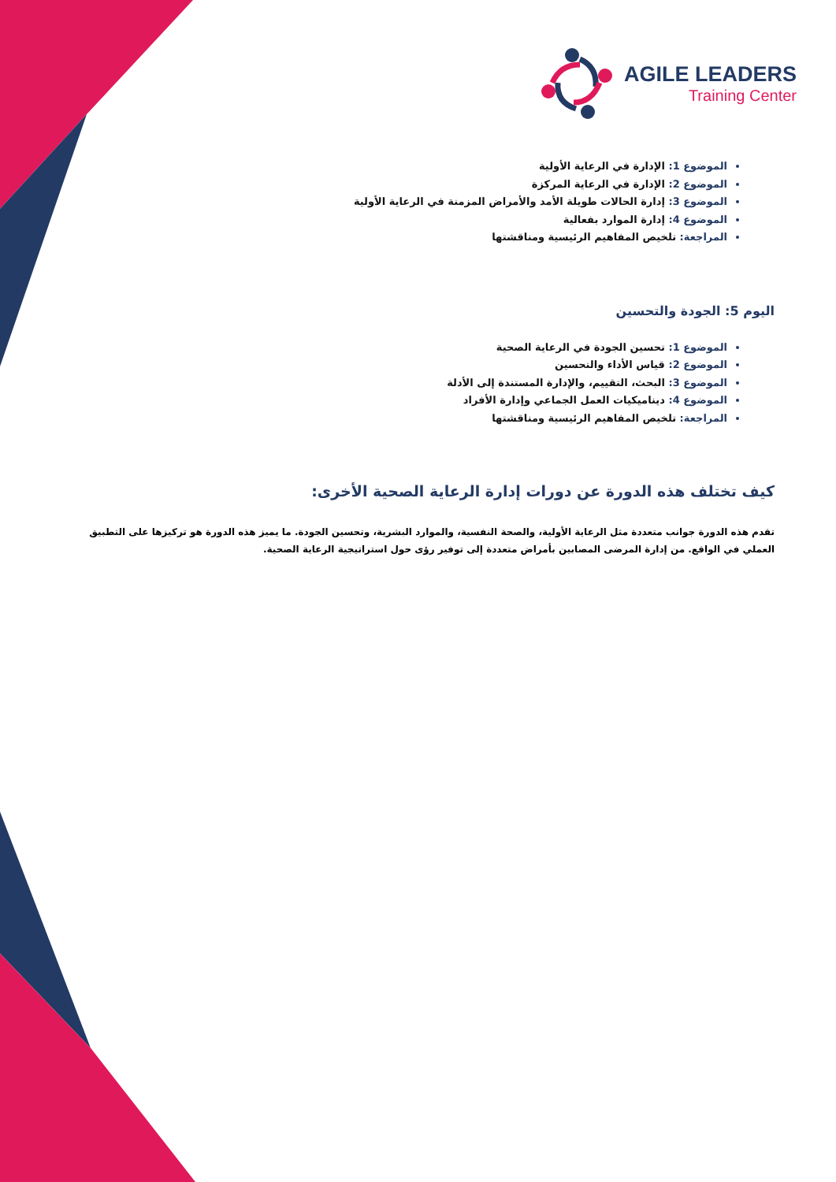AGILE LEADERS
Training Center
الموضوع 1: الإدارة في الرعاية الأولية
الموضوع 2: الإدارة في الرعاية المركزة
الموضوع 3: إدارة الحالات طويلة الأمد والأمراض المزمنة في الرعاية الأولية
الموضوع 4: إدارة الموارد بفعالية
المراجعة: تلخيص المفاهيم الرئيسية ومناقشتها
اليوم 5: الجودة والتحسين
الموضوع 1: تحسين الجودة في الرعاية الصحية
الموضوع 2: قياس الأداء والتحسين
الموضوع 3: البحث، التقييم، والإدارة المستندة إلى الأدلة
الموضوع 4: ديناميكيات العمل الجماعي وإدارة الأفراد
المراجعة: تلخيص المفاهيم الرئيسية ومناقشتها
كيف تختلف هذه الدورة عن دورات إدارة الرعاية الصحية الأخرى:
تقدم هذه الدورة جوانب متعددة مثل الرعاية الأولية، والصحة النفسية، والموارد البشرية، وتحسين الجودة. ما يميز هذه الدورة هو تركيزها على التطبيق العملي في الواقع. من إدارة المرضى المصابين بأمراض متعددة إلى توفير رؤى حول استراتيجية الرعاية الصحية.